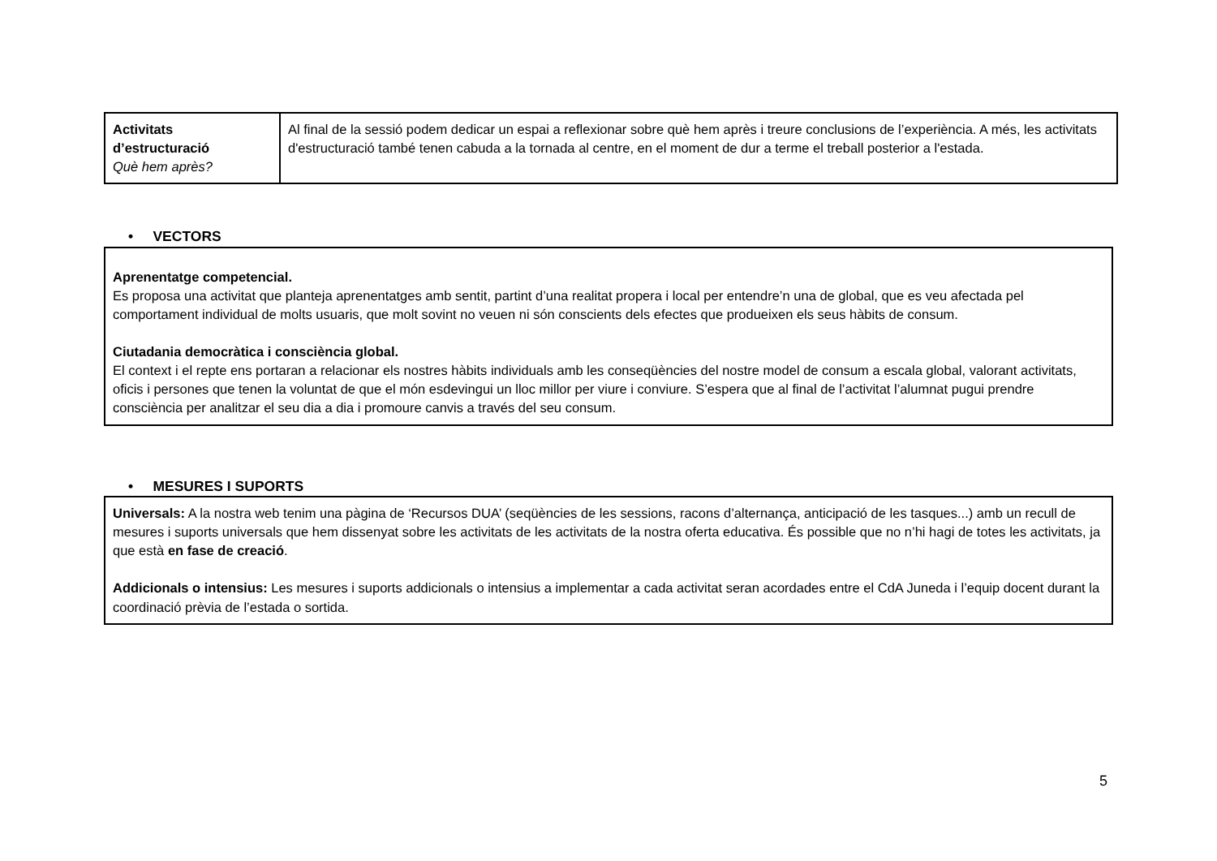| Activitats d’estructuració Què hem après? | Al final de la sessió podem dedicar un espai a reflexionar sobre què hem après i treure conclusions de l’experiència. A més, les activitats d'estructuració també tenen cabuda a la tornada al centre, en el moment de dur a terme el treball posterior a l'estada. |
• VECTORS
Aprenentatge competencial.
Es proposa una activitat que planteja aprenentatges amb sentit, partint d’una realitat propera i local per entendre’n una de global, que es veu afectada pel comportament individual de molts usuaris, que molt sovint no veuen ni són conscients dels efectes que produeixen els seus hàbits de consum.
Ciutadania democràtica i consciència global.
El context i el repte ens portaran a relacionar els nostres hàbits individuals amb les conseqüències del nostre model de consum a escala global, valorant activitats, oficis i persones que tenen la voluntat de que el món esdevingui un lloc millor per viure i conviure. S’espera que al final de l’activitat l’alumnat pugui prendre consciència per analitzar el seu dia a dia i promoure canvis a través del seu consum.
• MESURES I SUPORTS
Universals: A la nostra web tenim una pàgina de ‘Recursos DUA’ (seqüències de les sessions, racons d’alternança, anticipació de les tasques...) amb un recull de mesures i suports universals que hem dissenyat sobre les activitats de les activitats de la nostra oferta educativa. És possible que no n’hi hagi de totes les activitats, ja que està en fase de creació.
Addicionals o intensius: Les mesures i suports addicionals o intensius a implementar a cada activitat seran acordades entre el CdA Juneda i l’equip docent durant la coordinació prèvia de l’estada o sortida.
5